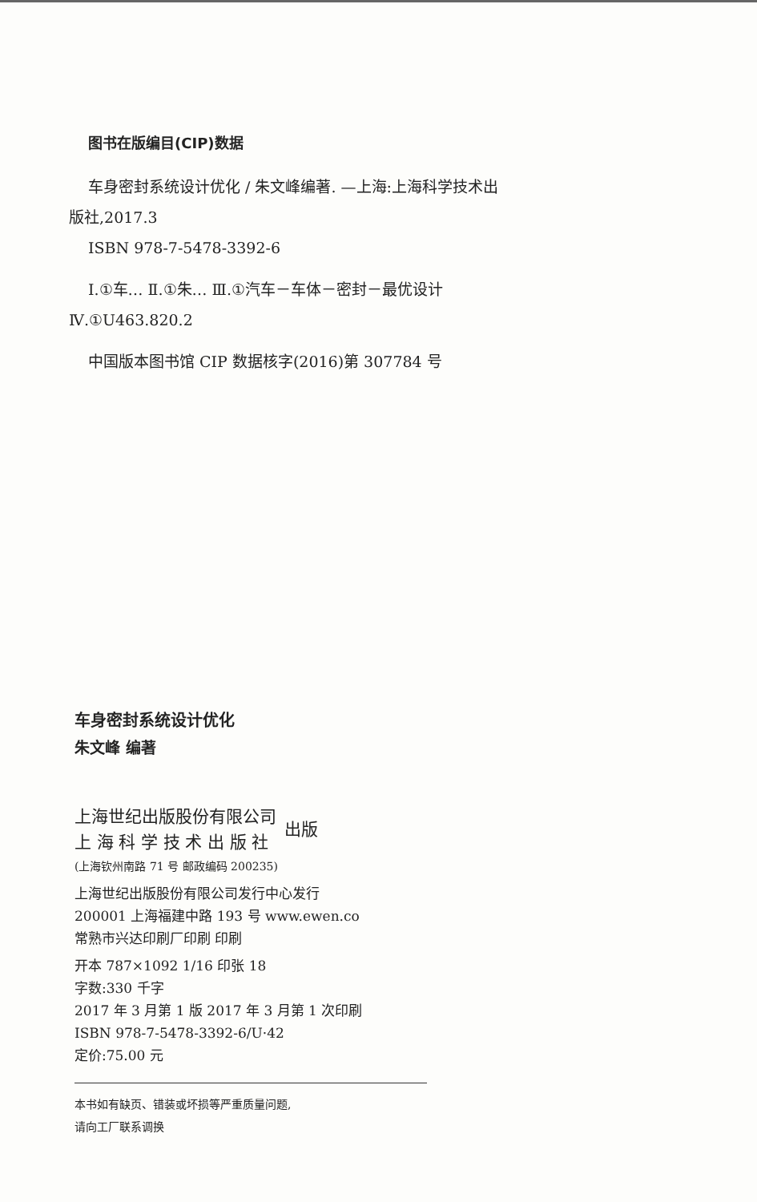图书在版编目(CIP)数据
车身密封系统设计优化 / 朱文峰编著. —上海:上海科学技术出版社,2017.3
ISBN 978-7-5478-3392-6
Ⅰ.①车… Ⅱ.①朱… Ⅲ.①汽车－车体－密封－最优设计 Ⅳ.①U463.820.2
中国版本图书馆 CIP 数据核字(2016)第 307784 号
车身密封系统设计优化
朱文峰 编著
上海世纪出版股份有限公司
上 海 科 学 技 术 出 版 社
出版
(上海钦州南路 71 号 邮政编码 200235)
上海世纪出版股份有限公司发行中心发行
200001 上海福建中路 193 号 www.ewen.co
常熟市兴达印刷厂印刷 印刷
开本 787×1092 1/16 印张 18
字数:330 千字
2017 年 3 月第 1 版 2017 年 3 月第 1 次印刷
ISBN 978-7-5478-3392-6/U·42
定价:75.00 元
本书如有缺页、错装或坏损等严重质量问题,
请向工厂联系调换